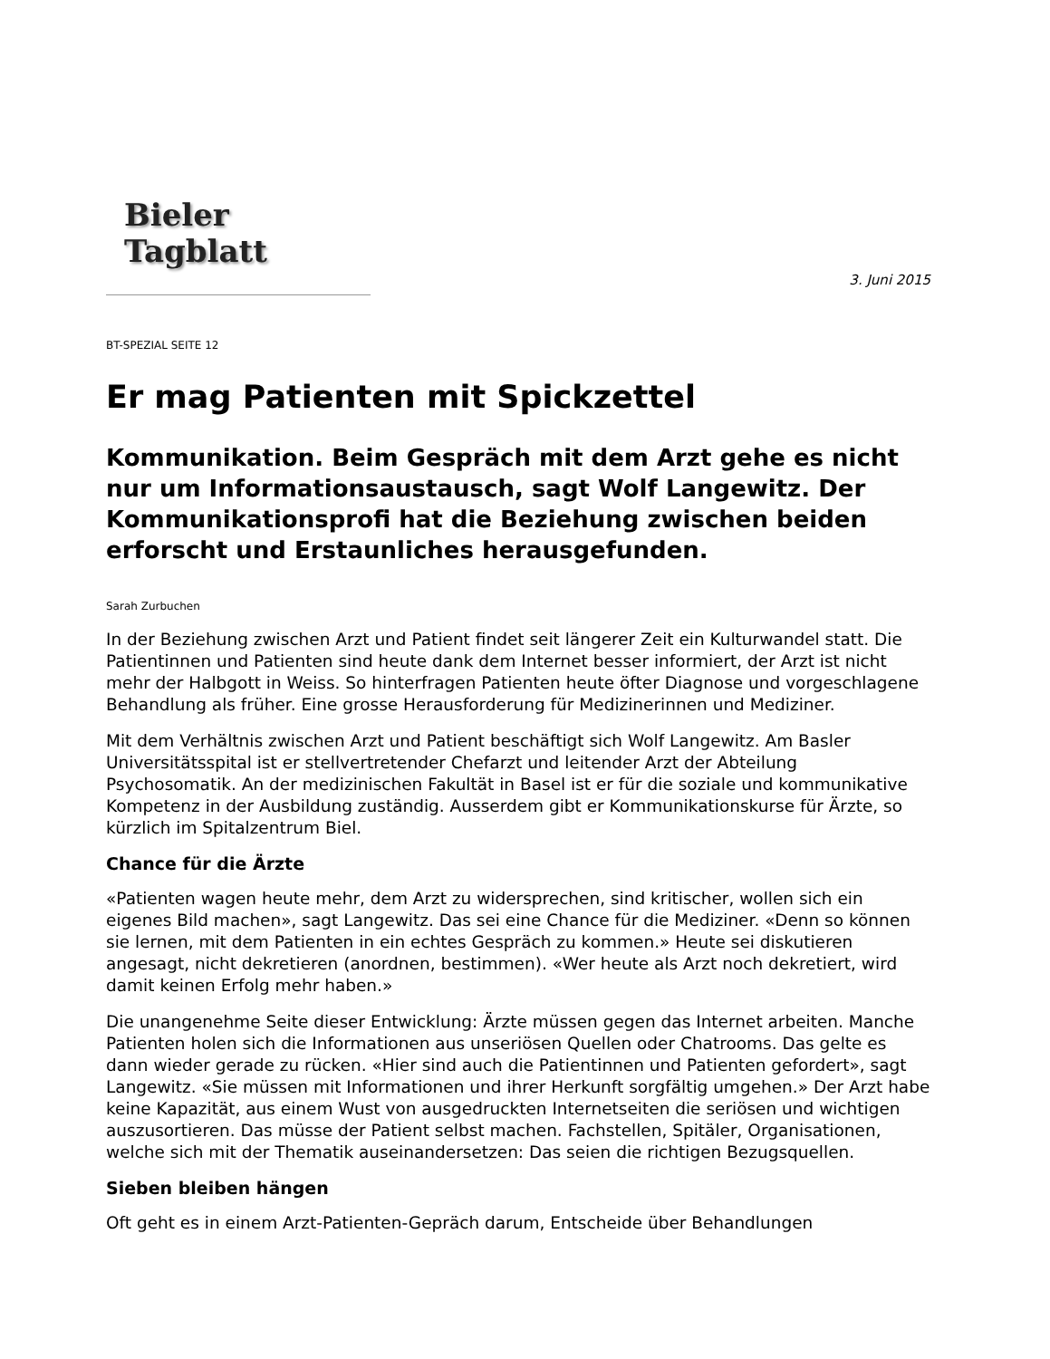Bieler Tagblatt
3. Juni 2015
BT-SPEZIAL SEITE 12
Er mag Patienten mit Spickzettel
Kommunikation. Beim Gespräch mit dem Arzt gehe es nicht nur um Informationsaustausch, sagt Wolf Langewitz. Der Kommunikationsprofi hat die Beziehung zwischen beiden erforscht und Erstaunliches herausgefunden.
Sarah Zurbuchen
In der Beziehung zwischen Arzt und Patient findet seit längerer Zeit ein Kulturwandel statt. Die Patientinnen und Patienten sind heute dank dem Internet besser informiert, der Arzt ist nicht mehr der Halbgott in Weiss. So hinterfragen Patienten heute öfter Diagnose und vorgeschlagene Behandlung als früher. Eine grosse Herausforderung für Medizinerinnen und Mediziner.
Mit dem Verhältnis zwischen Arzt und Patient beschäftigt sich Wolf Langewitz. Am Basler Universitätsspital ist er stellvertretender Chefarzt und leitender Arzt der Abteilung Psychosomatik. An der medizinischen Fakultät in Basel ist er für die soziale und kommunikative Kompetenz in der Ausbildung zuständig. Ausserdem gibt er Kommunikationskurse für Ärzte, so kürzlich im Spitalzentrum Biel.
Chance für die Ärzte
«Patienten wagen heute mehr, dem Arzt zu widersprechen, sind kritischer, wollen sich ein eigenes Bild machen», sagt Langewitz. Das sei eine Chance für die Mediziner. «Denn so können sie lernen, mit dem Patienten in ein echtes Gespräch zu kommen.» Heute sei diskutieren angesagt, nicht dekretieren (anordnen, bestimmen). «Wer heute als Arzt noch dekretiert, wird damit keinen Erfolg mehr haben.»
Die unangenehme Seite dieser Entwicklung: Ärzte müssen gegen das Internet arbeiten. Manche Patienten holen sich die Informationen aus unseriösen Quellen oder Chatrooms. Das gelte es dann wieder gerade zu rücken. «Hier sind auch die Patientinnen und Patienten gefordert», sagt Langewitz. «Sie müssen mit Informationen und ihrer Herkunft sorgfältig umgehen.» Der Arzt habe keine Kapazität, aus einem Wust von ausgedruckten Internetseiten die seriösen und wichtigen auszusortieren. Das müsse der Patient selbst machen. Fachstellen, Spitäler, Organisationen, welche sich mit der Thematik auseinandersetzen: Das seien die richtigen Bezugsquellen.
Sieben bleiben hängen
Oft geht es in einem Arzt-Patienten-Gepräch darum, Entscheide über Behandlungen